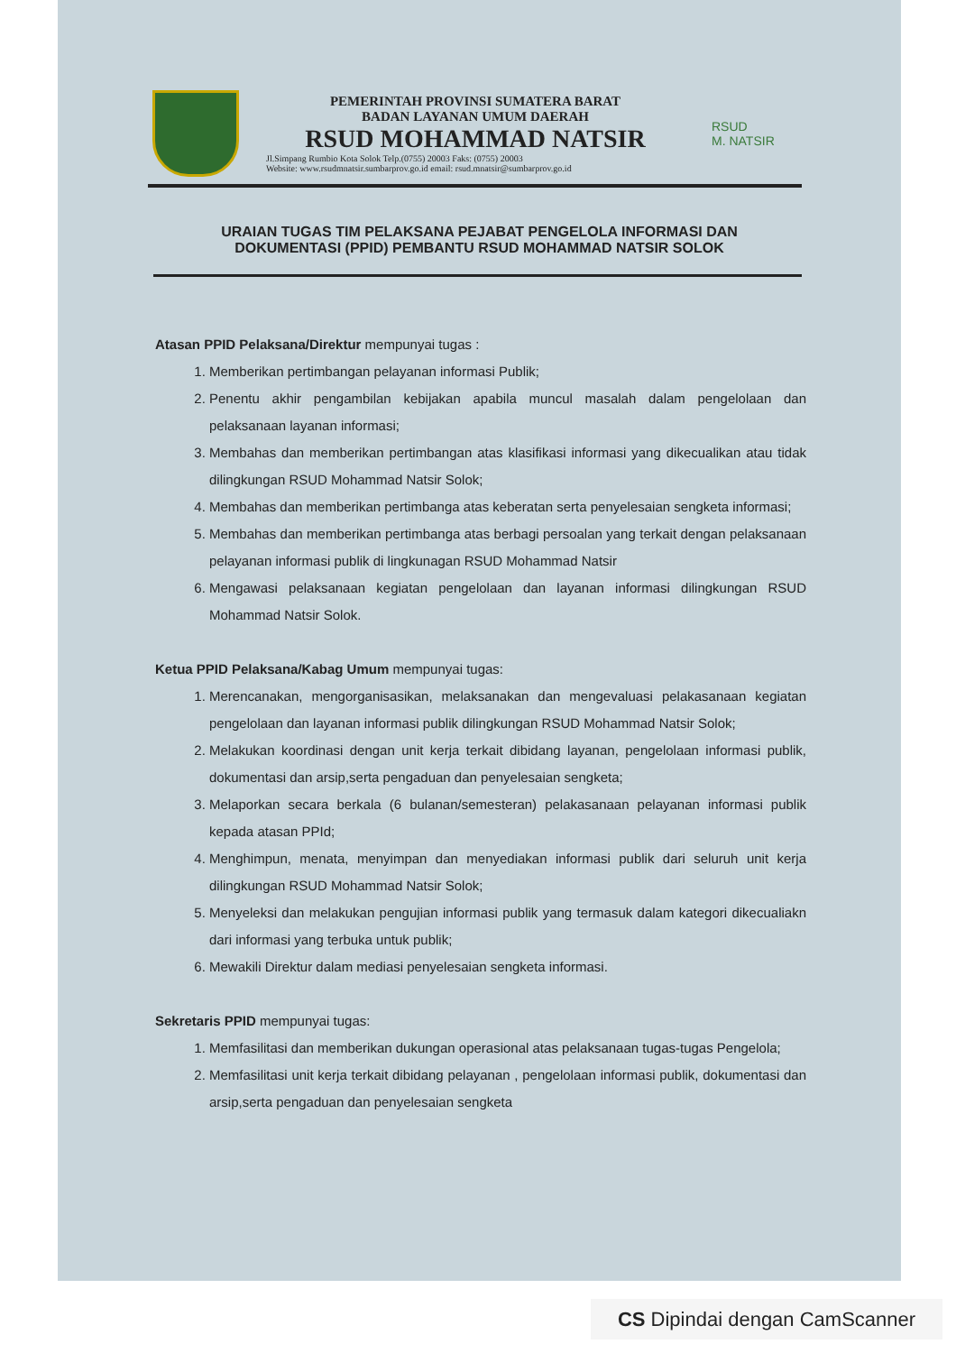PEMERINTAH PROVINSI SUMATERA BARAT
BADAN LAYANAN UMUM DAERAH
RSUD MOHAMMAD NATSIR
Jl.Simpang Rumbio Kota Solok Telp.(0755) 20003 Faks: (0755) 20003
Website: www.rsudmnatsir.sumbarprov.go.id email: rsud.mnatsir@sumbarprov.go.id
RSUD
M. NATSIR
URAIAN TUGAS TIM PELAKSANA PEJABAT PENGELOLA INFORMASI DAN DOKUMENTASI (PPID) PEMBANTU RSUD MOHAMMAD NATSIR SOLOK
Atasan PPID Pelaksana/Direktur mempunyai tugas :
1. Memberikan pertimbangan pelayanan informasi Publik;
2. Penentu akhir pengambilan kebijakan apabila muncul masalah dalam pengelolaan dan pelaksanaan layanan informasi;
3. Membahas dan memberikan pertimbangan atas klasifikasi informasi yang dikecualikan atau tidak dilingkungan RSUD Mohammad Natsir Solok;
4. Membahas dan memberikan pertimbanga atas keberatan serta penyelesaian sengketa informasi;
5. Membahas dan memberikan pertimbanga atas berbagi persoalan yang terkait dengan pelaksanaan pelayanan informasi publik di lingkunagan RSUD Mohammad Natsir
6. Mengawasi pelaksanaan kegiatan pengelolaan dan layanan informasi dilingkungan RSUD Mohammad Natsir Solok.
Ketua PPID Pelaksana/Kabag Umum mempunyai tugas:
1. Merencanakan, mengorganisasikan, melaksanakan dan mengevaluasi pelakasanaan kegiatan pengelolaan dan layanan informasi publik dilingkungan RSUD Mohammad Natsir Solok;
2. Melakukan koordinasi dengan unit kerja terkait dibidang layanan, pengelolaan informasi publik, dokumentasi dan arsip,serta pengaduan dan penyelesaian sengketa;
3. Melaporkan secara berkala (6 bulanan/semesteran) pelakasanaan pelayanan informasi publik kepada atasan PPId;
4. Menghimpun, menata, menyimpan dan menyediakan informasi publik dari seluruh unit kerja dilingkungan RSUD Mohammad Natsir Solok;
5. Menyeleksi dan melakukan pengujian informasi publik yang termasuk dalam kategori dikecualiakn dari informasi yang terbuka untuk publik;
6. Mewakili Direktur dalam mediasi penyelesaian sengketa informasi.
Sekretaris PPID mempunyai tugas:
1. Memfasilitasi dan memberikan dukungan operasional atas pelaksanaan tugas-tugas Pengelola;
2. Memfasilitasi unit kerja terkait dibidang pelayanan , pengelolaan informasi publik, dokumentasi dan arsip,serta pengaduan dan penyelesaian sengketa
CS Dipindai dengan CamScanner